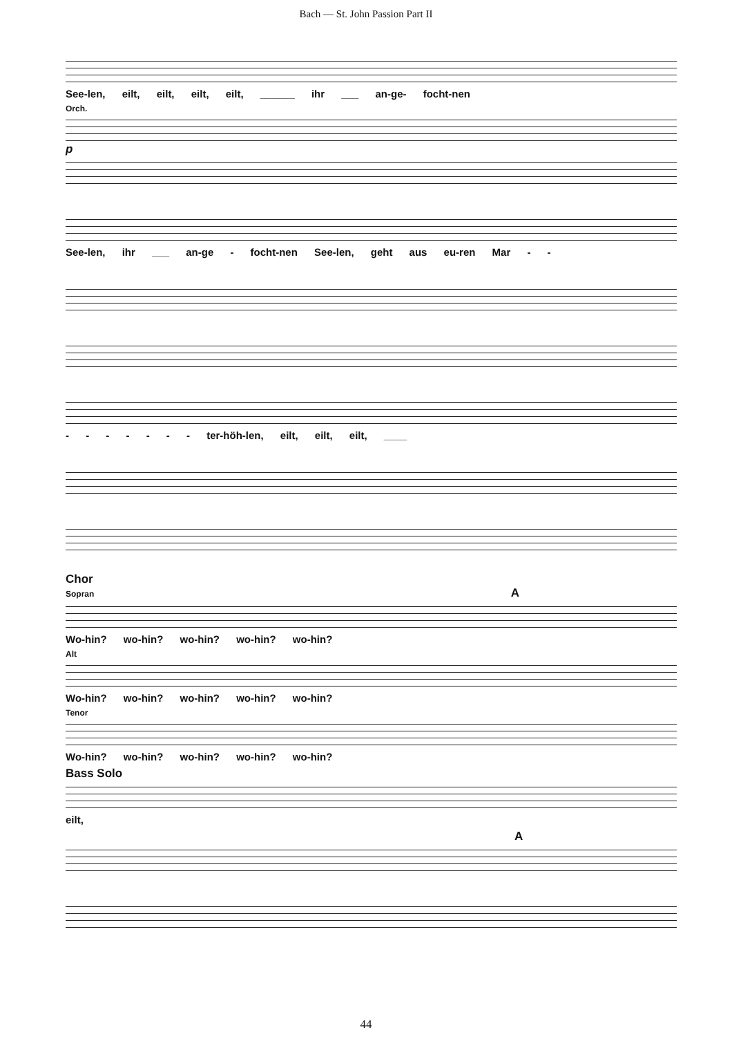Bach — St. John Passion Part II
See-len, eilt, eilt, eilt, eilt, ______ ihr ___ an-ge- focht-nen
Orch.
p
See-len, ihr ___ an-ge - focht-nen See-len, geht aus eu-ren Mar - -
- - - - - - - ter-höh-len, eilt, eilt, eilt, ____
Chor
Sopran A
Wo-hin? wo-hin? wo-hin? wo-hin? wo-hin?
Alt
Wo-hin? wo-hin? wo-hin? wo-hin? wo-hin?
Tenor
Wo-hin? wo-hin? wo-hin? wo-hin? wo-hin?
Bass Solo
eilt,
A
44